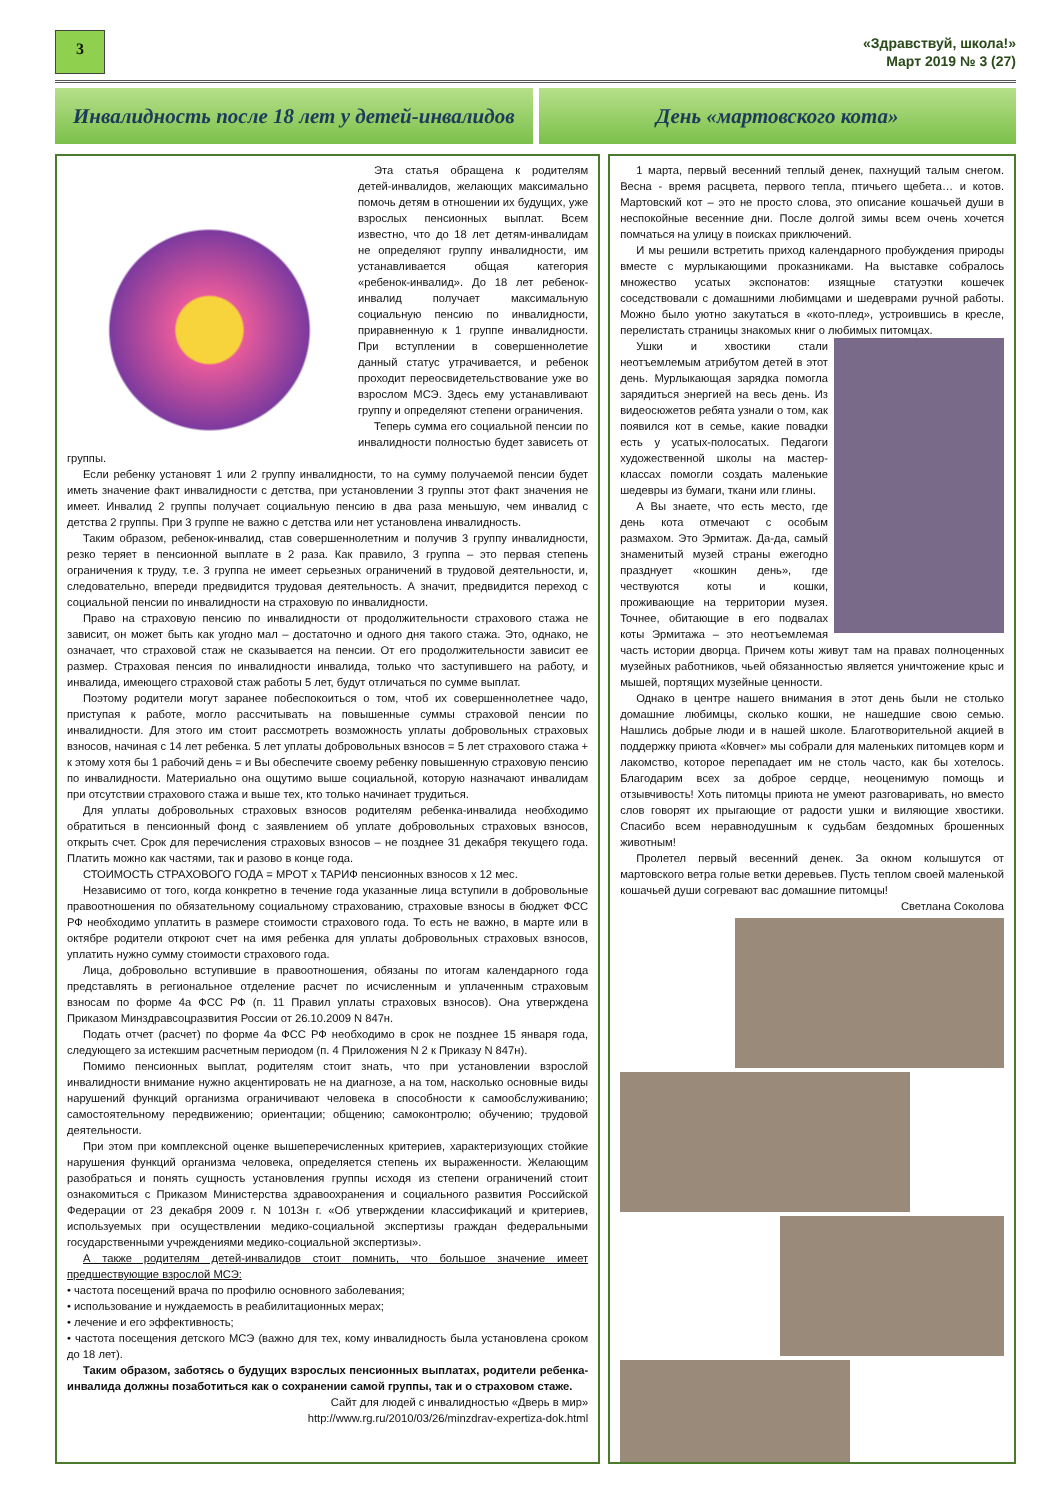3
«Здравствуй, школа!»
Март 2019 № 3 (27)
Инвалидность после 18 лет у детей-инвалидов
День «мартовского кота»
Эта статья обращена к родителям детей-инвалидов, желающих максимально помочь детям в отношении их будущих, уже взрослых пенсионных выплат. Всем известно, что до 18 лет детям-инвалидам не определяют группу инвалидности, им устанавливается общая категория «ребенок-инвалид». До 18 лет ребенок-инвалид получает максимальную социальную пенсию по инвалидности, приравненную к 1 группе инвалидности. При вступлении в совершеннолетие данный статус утрачивается, и ребенок проходит переосвидетельствование уже во взрослом МСЭ. Здесь ему устанавливают группу и определяют степени ограничения.
Теперь сумма его социальной пенсии по инвалидности полностью будет зависеть от группы.
Если ребенку установят 1 или 2 группу инвалидности, то на сумму получаемой пенсии будет иметь значение факт инвалидности с детства, при установлении 3 группы этот факт значения не имеет. Инвалид 2 группы получает социальную пенсию в два раза меньшую, чем инвалид с детства 2 группы. При 3 группе не важно с детства или нет установлена инвалидность.
Таким образом, ребенок-инвалид, став совершеннолетним и получив 3 группу инвалидности, резко теряет в пенсионной выплате в 2 раза. Как правило, 3 группа – это первая степень ограничения к труду, т.е. 3 группа не имеет серьезных ограничений в трудовой деятельности, и, следовательно, впереди предвидится трудовая деятельность. А значит, предвидится переход с социальной пенсии по инвалидности на страховую по инвалидности.
Право на страховую пенсию по инвалидности от продолжительности страхового стажа не зависит, он может быть как угодно мал – достаточно и одного дня такого стажа. Это, однако, не означает, что страховой стаж не сказывается на пенсии. От его продолжительности зависит ее размер. Страховая пенсия по инвалидности инвалида, только что заступившего на работу, и инвалида, имеющего страховой стаж работы 5 лет, будут отличаться по сумме выплат.
Поэтому родители могут заранее побеспокоиться о том, чтоб их совершеннолетнее чадо, приступая к работе, могло рассчитывать на повышенные суммы страховой пенсии по инвалидности. Для этого им стоит рассмотреть возможность уплаты добровольных страховых взносов, начиная с 14 лет ребенка. 5 лет уплаты добровольных взносов = 5 лет страхового стажа + к этому хотя бы 1 рабочий день = и Вы обеспечите своему ребенку повышенную страховую пенсию по инвалидности. Материально она ощутимо выше социальной, которую назначают инвалидам при отсутствии страхового стажа и выше тех, кто только начинает трудиться.
Для уплаты добровольных страховых взносов родителям ребенка-инвалида необходимо обратиться в пенсионный фонд с заявлением об уплате добровольных страховых взносов, открыть счет. Срок для перечисления страховых взносов – не позднее 31 декабря текущего года. Платить можно как частями, так и разово в конце года.
СТОИМОСТЬ СТРАХОВОГО ГОДА = МРОТ х ТАРИФ пенсионных взносов х 12 мес.
Независимо от того, когда конкретно в течение года указанные лица вступили в добровольные правоотношения по обязательному социальному страхованию, страховые взносы в бюджет ФСС РФ необходимо уплатить в размере стоимости страхового года. То есть не важно, в марте или в октябре родители откроют счет на имя ребенка для уплаты добровольных страховых взносов, уплатить нужно сумму стоимости страхового года.
Лица, добровольно вступившие в правоотношения, обязаны по итогам календарного года представлять в региональное отделение расчет по исчисленным и уплаченным страховым взносам по форме 4а ФСС РФ (п. 11 Правил уплаты страховых взносов). Она утверждена Приказом Минздравсоцразвития России от 26.10.2009 N 847н.
Подать отчет (расчет) по форме 4а ФСС РФ необходимо в срок не позднее 15 января года, следующего за истекшим расчетным периодом (п. 4 Приложения N 2 к Приказу N 847н).
Помимо пенсионных выплат, родителям стоит знать, что при установлении взрослой инвалидности внимание нужно акцентировать не на диагнозе, а на том, насколько основные виды нарушений функций организма ограничивают человека в способности к самообслуживанию; самостоятельному передвижению; ориентации; общению; самоконтролю; обучению; трудовой деятельности.
При этом при комплексной оценке вышеперечисленных критериев, характеризующих стойкие нарушения функций организма человека, определяется степень их выраженности. Желающим разобраться и понять сущность установления группы исходя из степени ограничений стоит ознакомиться с Приказом Министерства здравоохранения и социального развития Российской Федерации от 23 декабря 2009 г. N 1013н г. «Об утверждении классификаций и критериев, используемых при осуществлении медико-социальной экспертизы граждан федеральными государственными учреждениями медико-социальной экспертизы».
А также родителям детей-инвалидов стоит помнить, что большое значение имеет предшествующие взрослой МСЭ:
• частота посещений врача по профилю основного заболевания;
• использование и нуждаемость в реабилитационных мерах;
• лечение и его эффективность;
• частота посещения детского МСЭ (важно для тех, кому инвалидность была установлена сроком до 18 лет).
Таким образом, заботясь о будущих взрослых пенсионных выплатах, родители ребенка-инвалида должны позаботиться как о сохранении самой группы, так и о страховом стаже.
Сайт для людей с инвалидностью «Дверь в мир»
http://www.rg.ru/2010/03/26/minzdrav-expertiza-dok.html
1 марта, первый весенний теплый денек, пахнущий талым снегом. Весна - время расцвета, первого тепла, птичьего щебета… и котов. Мартовский кот – это не просто слова, это описание кошачьей души в неспокойные весенние дни. После долгой зимы всем очень хочется помчаться на улицу в поисках приключений.
И мы решили встретить приход календарного пробуждения природы вместе с мурлыкающими проказниками. На выставке собралось множество усатых экспонатов: изящные статуэтки кошечек соседствовали с домашними любимцами и шедеврами ручной работы. Можно было уютно закутаться в «кото-плед», устроившись в кресле, перелистать страницы знакомых книг о любимых питомцах.
Ушки и хвостики стали неотъемлемым атрибутом детей в этот день. Мурлыкающая зарядка помогла зарядиться энергией на весь день. Из видеосюжетов ребята узнали о том, как появился кот в семье, какие повадки есть у усатых-полосатых. Педагоги художественной школы на мастер-классах помогли создать маленькие шедевры из бумаги, ткани или глины.
А Вы знаете, что есть место, где день кота отмечают с особым размахом. Это Эрмитаж. Да-да, самый знаменитый музей страны ежегодно празднует «кошкин день», где чествуются коты и кошки, проживающие на территории музея. Точнее, обитающие в его подвалах коты Эрмитажа – это неотъемлемая часть истории дворца. Причем коты живут там на правах полноценных музейных работников, чьей обязанностью является уничтожение крыс и мышей, портящих музейные ценности.
Однако в центре нашего внимания в этот день были не столько домашние любимцы, сколько кошки, не нашедшие свою семью. Нашлись добрые люди и в нашей школе. Благотворительной акцией в поддержку приюта «Ковчег» мы собрали для маленьких питомцев корм и лакомство, которое перепадает им не столь часто, как бы хотелось. Благодарим всех за доброе сердце, неоценимую помощь и отзывчивость! Хоть питомцы приюта не умеют разговаривать, но вместо слов говорят их прыгающие от радости ушки и виляющие хвостики. Спасибо всем неравнодушным к судьбам бездомных брошенных животным!
Пролетел первый весенний денек. За окном колышутся от мартовского ветра голые ветки деревьев. Пусть теплом своей маленькой кошачьей души согревают вас домашние питомцы!
Светлана Соколова